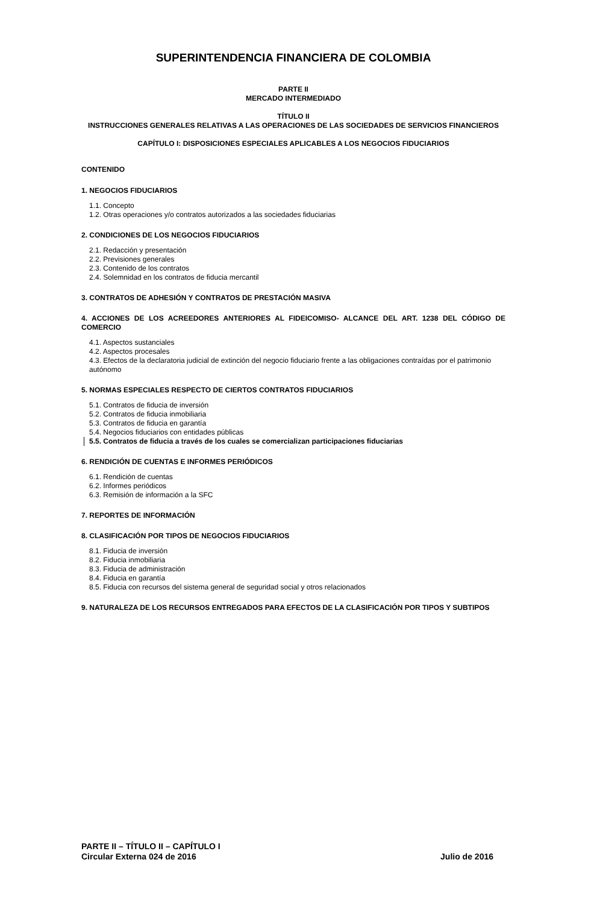SUPERINTENDENCIA FINANCIERA DE COLOMBIA
PARTE II
MERCADO INTERMEDIADO
TÍTULO II
INSTRUCCIONES GENERALES RELATIVAS A LAS OPERACIONES DE LAS SOCIEDADES DE SERVICIOS FINANCIEROS
CAPÍTULO I: DISPOSICIONES ESPECIALES APLICABLES A LOS NEGOCIOS FIDUCIARIOS
CONTENIDO
1. NEGOCIOS FIDUCIARIOS
1.1. Concepto
1.2. Otras operaciones y/o contratos autorizados a las sociedades fiduciarias
2. CONDICIONES DE LOS NEGOCIOS FIDUCIARIOS
2.1. Redacción y presentación
2.2. Previsiones generales
2.3. Contenido de los contratos
2.4. Solemnidad en los contratos de fiducia mercantil
3. CONTRATOS DE ADHESIÓN Y CONTRATOS DE PRESTACIÓN MASIVA
4. ACCIONES DE LOS ACREEDORES ANTERIORES AL FIDEICOMISO- ALCANCE DEL ART. 1238 DEL CÓDIGO DE COMERCIO
4.1. Aspectos sustanciales
4.2. Aspectos procesales
4.3. Efectos de la declaratoria judicial de extinción del negocio fiduciario frente a las obligaciones contraídas por el patrimonio autónomo
5. NORMAS ESPECIALES RESPECTO DE CIERTOS CONTRATOS FIDUCIARIOS
5.1. Contratos de fiducia de inversión
5.2. Contratos de fiducia inmobiliaria
5.3. Contratos de fiducia en garantía
5.4. Negocios fiduciarios con entidades públicas
5.5. Contratos de fiducia a través de los cuales se comercializan participaciones fiduciarias
6. RENDICIÓN DE CUENTAS E INFORMES PERIÓDICOS
6.1. Rendición de cuentas
6.2. Informes periódicos
6.3. Remisión de información a la SFC
7. REPORTES DE INFORMACIÓN
8. CLASIFICACIÓN POR TIPOS DE NEGOCIOS FIDUCIARIOS
8.1. Fiducia de inversión
8.2. Fiducia inmobiliaria
8.3. Fiducia de administración
8.4. Fiducia en garantía
8.5. Fiducia con recursos del sistema general de seguridad social y otros relacionados
9. NATURALEZA DE LOS RECURSOS ENTREGADOS PARA EFECTOS DE LA CLASIFICACIÓN POR TIPOS Y SUBTIPOS
PARTE II – TÍTULO II – CAPÍTULO I
Circular Externa 024 de 2016 Julio de 2016